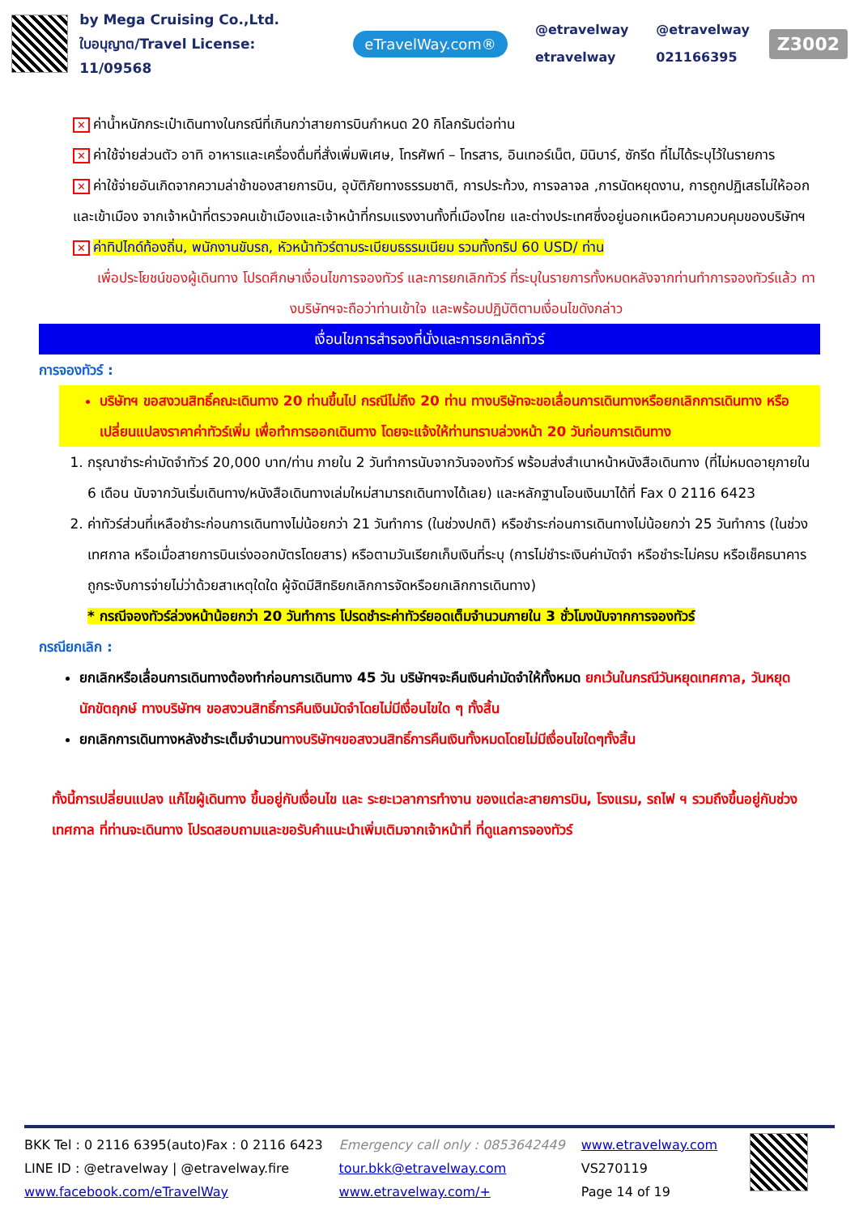by Mega Cruising Co.,Ltd.
ใบอนุญาต/Travel License: 11/09568
eTravelWay.com®
@etravelway
etravelway
@etravelway
021166395
Z3002
✕ ค่าน้ำหนักกระเป๋าเดินทางในกรณีที่เกินกว่าสายการบินกำหนด 20 กิโลกรัมต่อท่าน
✕ ค่าใช้จ่ายส่วนตัว อาทิ อาหารและเครื่องดื่มที่สั่งเพิ่มพิเศษ, โทรศัพท์ – โทรสาร, อินเทอร์เน็ต, มินิบาร์, ซักรีด ที่ไม่ได้ระบุไว้ในรายการ
✕ ค่าใช้จ่ายอันเกิดจากความล่าช้าของสายการบิน, อุบัติภัยทางธรรมชาติ, การประท้วง, การจลาจล ,การนัดหยุดงาน, การถูกปฏิเสธไม่ให้ออกและเข้าเมือง จากเจ้าหน้าที่ตรวจคนเข้าเมืองและเจ้าหน้าที่กรมแรงงานทั้งที่เมืองไทย และต่างประเทศซึ่งอยู่นอกเหนือความควบคุมของบริษัทฯ
✕ ค่าทิปไกด์ท้องถิ่น, พนักงานขับรถ, หัวหน้าทัวร์ตามระเบียบธรรมเนียม รวมทั้งทริป 60 USD/ ท่าน
เพื่อประโยชน์ของผู้เดินทาง โปรดศึกษาเงื่อนไขการจองทัวร์ และการยกเลิกทัวร์ ที่ระบุในรายการทั้งหมดหลังจากท่านทำการจองทัวร์แล้ว ทางบริษัทฯจะถือว่าท่านเข้าใจ และพร้อมปฏิบัติตามเงื่อนไขดังกล่าว
เงื่อนไขการสำรองที่นั่งและการยกเลิกทัวร์
การจองทัวร์ :
บริษัทฯ ขอสงวนสิทธิ์คณะเดินทาง 20 ท่านขึ้นไป กรณีไม่ถึง 20 ท่าน ทางบริษัทจะขอเลื่อนการเดินทางหรือยกเลิกการเดินทาง หรือเปลี่ยนแปลงราคาค่าทัวร์เพิ่ม เพื่อทำการออกเดินทาง โดยจะแจ้งให้ท่านทราบล่วงหน้า 20 วันก่อนการเดินทาง
1. กรุณาชำระค่ามัดจำทัวร์ 20,000 บาท/ท่าน ภายใน 2 วันทำการนับจากวันจองทัวร์ พร้อมส่งสำเนาหน้าหนังสือเดินทาง (ที่ไม่หมดอายุภายใน 6 เดือน นับจากวันเริ่มเดินทาง/หนังสือเดินทางเล่มใหม่สามารถเดินทางได้เลย) และหลักฐานโอนเงินมาได้ที่ Fax 0 2116 6423
2. ค่าทัวร์ส่วนที่เหลือชำระก่อนการเดินทางไม่น้อยกว่า 21 วันทำการ (ในช่วงปกติ) หรือชำระก่อนการเดินทางไม่น้อยกว่า 25 วันทำการ (ในช่วงเทศกาล หรือเมื่อสายการบินเร่งออกบัตรโดยสาร) หรือตามวันเรียกเก็บเงินที่ระบุ (การไม่ชำระเงินค่ามัดจำ หรือชำระไม่ครบ หรือเช็คธนาคารถูกระงับการจ่ายไม่ว่าด้วยสาเหตุใดใด ผู้จัดมีสิทธิยกเลิกการจัดหรือยกเลิกการเดินทาง)
* กรณีจองทัวร์ล่วงหน้าน้อยกว่า 20 วันทำการ โปรดชำระค่าทัวร์ยอดเต็มจำนวนภายใน 3 ชั่วโมงนับจากการจองทัวร์
กรณียกเลิก :
ยกเลิกหรือเลื่อนการเดินทางต้องทำก่อนการเดินทาง 45 วัน บริษัทฯจะคืนเงินค่ามัดจำให้ทั้งหมด ยกเว้นในกรณีวันหยุดเทศกาล, วันหยุดนักขัตฤกษ์ ทางบริษัทฯ ขอสงวนสิทธิ์การคืนเงินมัดจำโดยไม่มีเงื่อนไขใด ๆ ทั้งสิ้น
ยกเลิกการเดินทางหลังชำระเต็มจำนวนทางบริษัทฯขอสงวนสิทธิ์การคืนเงินทั้งหมดโดยไม่มีเงื่อนไขใดๆทั้งสิ้น
ทั้งนี้การเปลี่ยนแปลง แก้ไขผู้เดินทาง ขึ้นอยู่กับเงื่อนไข และ ระยะเวลาการทำงาน ของแต่ละสายการบิน, โรงแรม, รถไฟ ฯ รวมถึงขึ้นอยู่กับช่วงเทศกาล ที่ท่านจะเดินทาง โปรดสอบถามและขอรับคำแนะนำเพิ่มเติมจากเจ้าหน้าที่ ที่ดูแลการจองทัวร์
BKK Tel : 0 2116 6395(auto)Fax : 0 2116 6423
LINE ID : @etravelway | @etravelway.fire
www.facebook.com/eTravelWay
Emergency call only : 0853642449
tour.bkk@etravelway.com
www.etravelway.com/+
www.etravelway.com
VS270119
Page 14 of 19